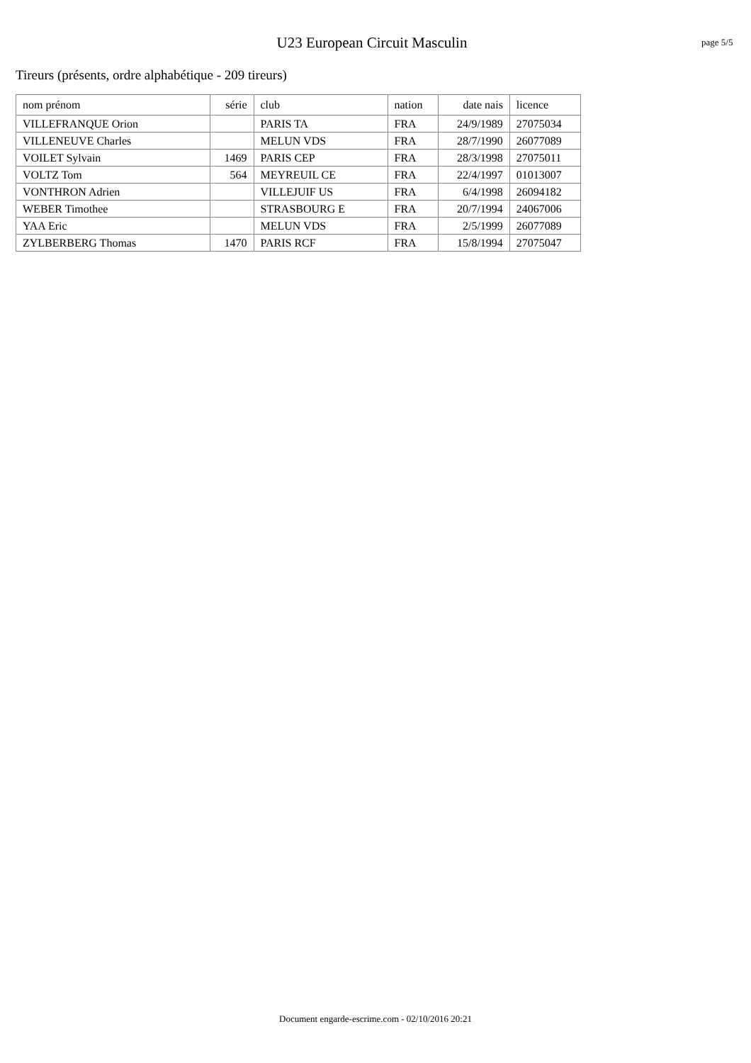U23 European Circuit Masculin
page 5/5
Tireurs (présents, ordre alphabétique - 209 tireurs)
| nom prénom | série | club | nation | date nais | licence |
| --- | --- | --- | --- | --- | --- |
| VILLEFRANQUE Orion | | PARIS TA | FRA | 24/9/1989 | 27075034 |
| VILLENEUVE Charles | | MELUN VDS | FRA | 28/7/1990 | 26077089 |
| VOILET Sylvain | 1469 | PARIS CEP | FRA | 28/3/1998 | 27075011 |
| VOLTZ Tom | 564 | MEYREUIL CE | FRA | 22/4/1997 | 01013007 |
| VONTHRON Adrien | | VILLEJUIF US | FRA | 6/4/1998 | 26094182 |
| WEBER Timothee | | STRASBOURG E | FRA | 20/7/1994 | 24067006 |
| YAA Eric | | MELUN VDS | FRA | 2/5/1999 | 26077089 |
| ZYLBERBERG Thomas | 1470 | PARIS RCF | FRA | 15/8/1994 | 27075047 |
Document engarde-escrime.com - 02/10/2016 20:21